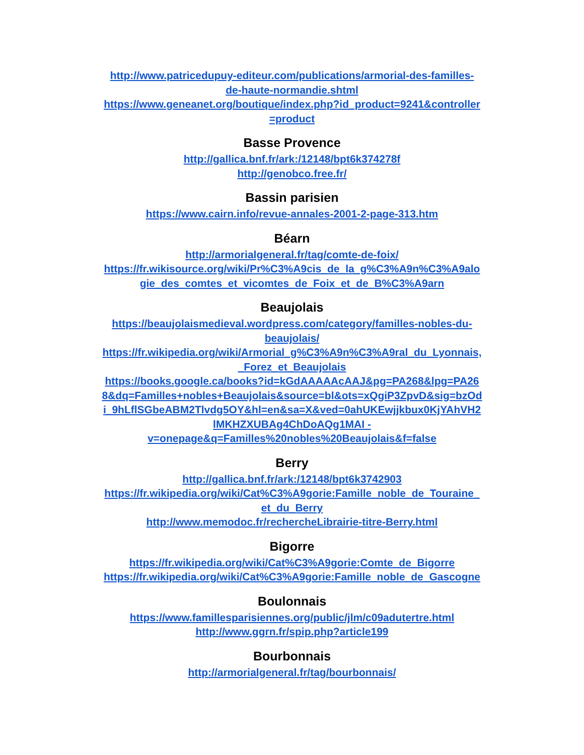http://www.patricedupuy-editeur.com/publications/armorial-des-familles-
de-haute-normandie.shtml
https://www.geneanet.org/boutique/index.php?id_product=9241&controller
=product
Basse Provence
http://gallica.bnf.fr/ark:/12148/bpt6k374278f
http://genobco.free.fr/
Bassin parisien
https://www.cairn.info/revue-annales-2001-2-page-313.htm
Béarn
http://armorialgeneral.fr/tag/comte-de-foix/
https://fr.wikisource.org/wiki/Pr%C3%A9cis_de_la_g%C3%A9n%C3%A9alo
gie_des_comtes_et_vicomtes_de_Foix_et_de_B%C3%A9arn
Beaujolais
https://beaujolaismedieval.wordpress.com/category/familles-nobles-du-
beaujolais/
https://fr.wikipedia.org/wiki/Armorial_g%C3%A9n%C3%A9ral_du_Lyonnais,
_Forez_et_Beaujolais
https://books.google.ca/books?id=kGdAAAAAcAAJ&pg=PA268&lpg=PA26
8&dq=Familles+nobles+Beaujolais&source=bl&ots=xQgiP3ZpvD&sig=bzOd
i_9hLflSGbeABM2Tlvdg5OY&hl=en&sa=X&ved=0ahUKEwjjkbux0KjYAhVH2
lMKHZXUBAg4ChDoAQg1MAI -
v=onepage&q=Familles%20nobles%20Beaujolais&f=false
Berry
http://gallica.bnf.fr/ark:/12148/bpt6k3742903
https://fr.wikipedia.org/wiki/Cat%C3%A9gorie:Famille_noble_de_Touraine_
et_du_Berry
http://www.memodoc.fr/rechercheLibrairie-titre-Berry.html
Bigorre
https://fr.wikipedia.org/wiki/Cat%C3%A9gorie:Comte_de_Bigorre
https://fr.wikipedia.org/wiki/Cat%C3%A9gorie:Famille_noble_de_Gascogne
Boulonnais
https://www.famillesparisiennes.org/public/jlm/c09adutertre.html
http://www.ggrn.fr/spip.php?article199
Bourbonnais
http://armorialgeneral.fr/tag/bourbonnais/